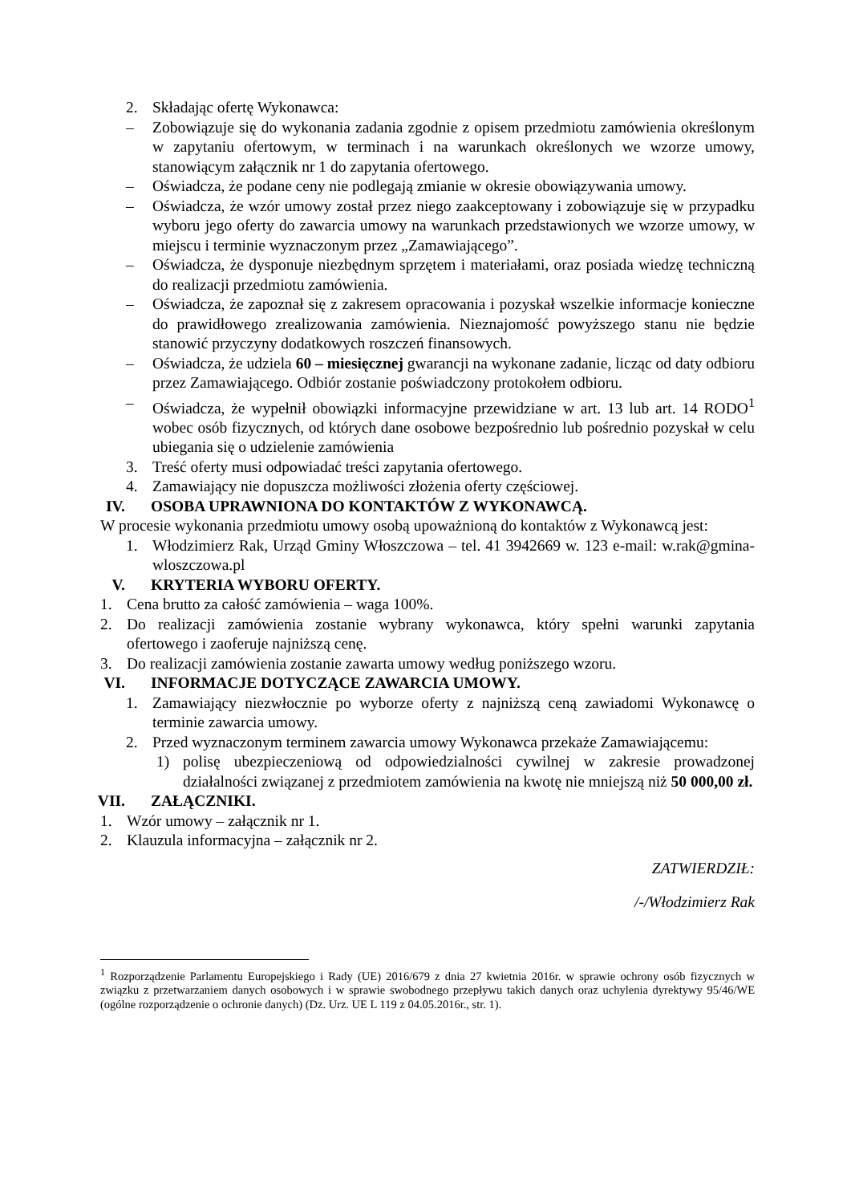2. Składając ofertę Wykonawca:
– Zobowiązuje się do wykonania zadania zgodnie z opisem przedmiotu zamówienia określonym w zapytaniu ofertowym, w terminach i na warunkach określonych we wzorze umowy, stanowiącym załącznik nr 1 do zapytania ofertowego.
– Oświadcza, że podane ceny nie podlegają zmianie w okresie obowiązywania umowy.
– Oświadcza, że wzór umowy został przez niego zaakceptowany i zobowiązuje się w przypadku wyboru jego oferty do zawarcia umowy na warunkach przedstawionych we wzorze umowy, w miejscu i terminie wyznaczonym przez „Zamawiającego”.
– Oświadcza, że dysponuje niezbędnym sprzętem i materiałami, oraz posiada wiedzę techniczną do realizacji przedmiotu zamówienia.
– Oświadcza, że zapoznał się z zakresem opracowania i pozyskał wszelkie informacje konieczne do prawidłowego zrealizowania zamówienia. Nieznajomość powyższego stanu nie będzie stanowić przyczyny dodatkowych roszczeń finansowych.
– Oświadcza, że udziela 60 – miesięcznej gwarancji na wykonane zadanie, licząc od daty odbioru przez Zamawiającego. Odbiór zostanie poświadczony protokołem odbioru.
– Oświadcza, że wypełnił obowiązki informacyjne przewidziane w art. 13 lub art. 14 RODO<sup>1</sup> wobec osób fizycznych, od których dane osobowe bezpośrednio lub pośrednio pozyskał w celu ubiegania się o udzielenie zamówienia
3. Treść oferty musi odpowiadać treści zapytania ofertowego.
4. Zamawiający nie dopuszcza możliwości złożenia oferty częściowej.
IV. OSOBA UPRAWNIONA DO KONTAKTÓW Z WYKONAWCĄ.
W procesie wykonania przedmiotu umowy osobą upoważnioną do kontaktów z Wykonawcą jest:
1. Włodzimierz Rak, Urząd Gminy Włoszczowa – tel. 41 3942669 w. 123 e-mail: w.rak@gmina-wloszczowa.pl
V. KRYTERIA WYBORU OFERTY.
1. Cena brutto za całość zamówienia – waga 100%.
2. Do realizacji zamówienia zostanie wybrany wykonawca, który spełni warunki zapytania ofertowego i zaoferuje najniższą cenę.
3. Do realizacji zamówienia zostanie zawarta umowy według poniższego wzoru.
VI. INFORMACJE DOTYCZĄCE ZAWARCIA UMOWY.
1. Zamawiający niezwłocznie po wyborze oferty z najniższą ceną zawiadomi Wykonawcę o terminie zawarcia umowy.
2. Przed wyznaczonym terminem zawarcia umowy Wykonawca przekaże Zamawiającemu:
1) polisę ubezpieczeniową od odpowiedzialności cywilnej w zakresie prowadzonej działalności związanej z przedmiotem zamówienia na kwotę nie mniejszą niż 50 000,00 zł.
VII. ZAŁĄCZNIKI.
1. Wzór umowy – załącznik nr 1.
2. Klauzula informacyjna – załącznik nr 2.
ZATWIERDZIŁ:
/-/Włodzimierz Rak
<sup>1</sup> Rozporządzenie Parlamentu Europejskiego i Rady (UE) 2016/679 z dnia 27 kwietnia 2016r. w sprawie ochrony osób fizycznych w związku z przetwarzaniem danych osobowych i w sprawie swobodnego przepływu takich danych oraz uchylenia dyrektywy 95/46/WE (ogólne rozporządzenie o ochronie danych) (Dz. Urz. UE L 119 z 04.05.2016r., str. 1).